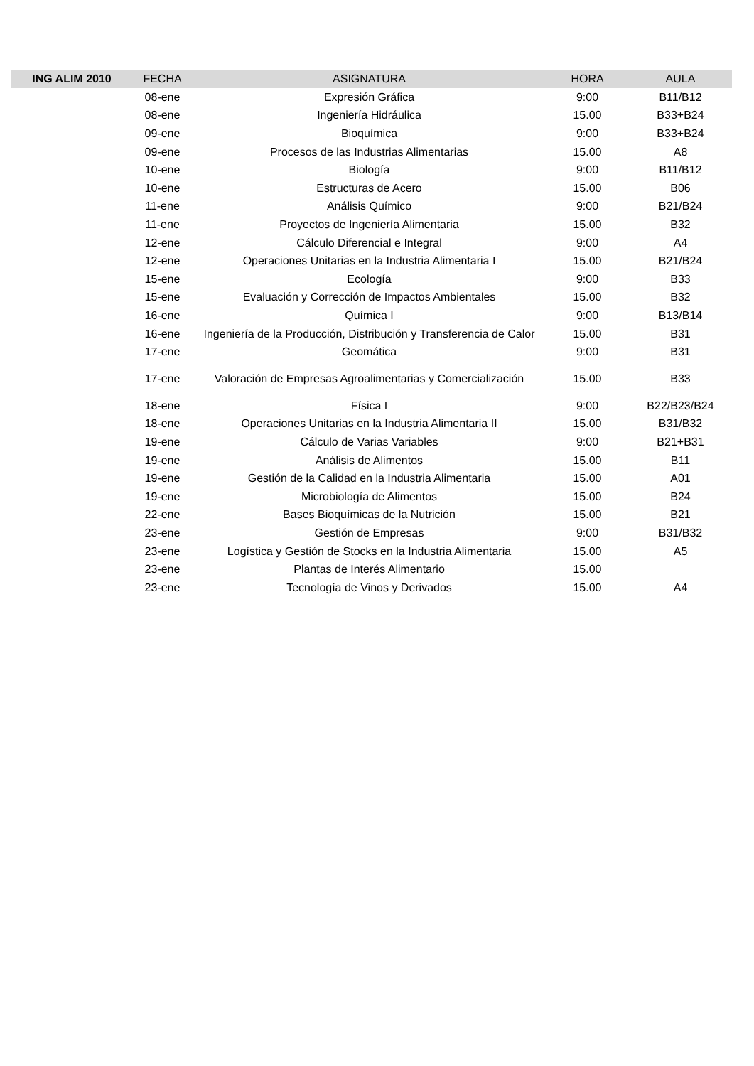| ING ALIM 2010 | FECHA | ASIGNATURA | HORA | AULA |
| --- | --- | --- | --- | --- |
| | 08-ene | Expresión Gráfica | 9:00 | B11/B12 |
| | 08-ene | Ingeniería Hidráulica | 15.00 | B33+B24 |
| | 09-ene | Bioquímica | 9:00 | B33+B24 |
| | 09-ene | Procesos de las Industrias Alimentarias | 15.00 | A8 |
| | 10-ene | Biología | 9:00 | B11/B12 |
| | 10-ene | Estructuras de Acero | 15.00 | B06 |
| | 11-ene | Análisis Químico | 9:00 | B21/B24 |
| | 11-ene | Proyectos de Ingeniería Alimentaria | 15.00 | B32 |
| | 12-ene | Cálculo Diferencial e Integral | 9:00 | A4 |
| | 12-ene | Operaciones Unitarias en la Industria Alimentaria I | 15.00 | B21/B24 |
| | 15-ene | Ecología | 9:00 | B33 |
| | 15-ene | Evaluación y Corrección de Impactos Ambientales | 15.00 | B32 |
| | 16-ene | Química I | 9:00 | B13/B14 |
| | 16-ene | Ingeniería de la Producción, Distribución y Transferencia de Calor | 15.00 | B31 |
| | 17-ene | Geomática | 9:00 | B31 |
| | 17-ene | Valoración de Empresas Agroalimentarias y Comercialización | 15.00 | B33 |
| | 18-ene | Física I | 9:00 | B22/B23/B24 |
| | 18-ene | Operaciones Unitarias en la Industria Alimentaria II | 15.00 | B31/B32 |
| | 19-ene | Cálculo de Varias Variables | 9:00 | B21+B31 |
| | 19-ene | Análisis de Alimentos | 15.00 | B11 |
| | 19-ene | Gestión de la Calidad en la Industria Alimentaria | 15.00 | A01 |
| | 19-ene | Microbiología de Alimentos | 15.00 | B24 |
| | 22-ene | Bases Bioquímicas de la Nutrición | 15.00 | B21 |
| | 23-ene | Gestión de Empresas | 9:00 | B31/B32 |
| | 23-ene | Logística y Gestión de Stocks en la Industria Alimentaria | 15.00 | A5 |
| | 23-ene | Plantas de Interés Alimentario | 15.00 | |
| | 23-ene | Tecnología de Vinos y Derivados | 15.00 | A4 |